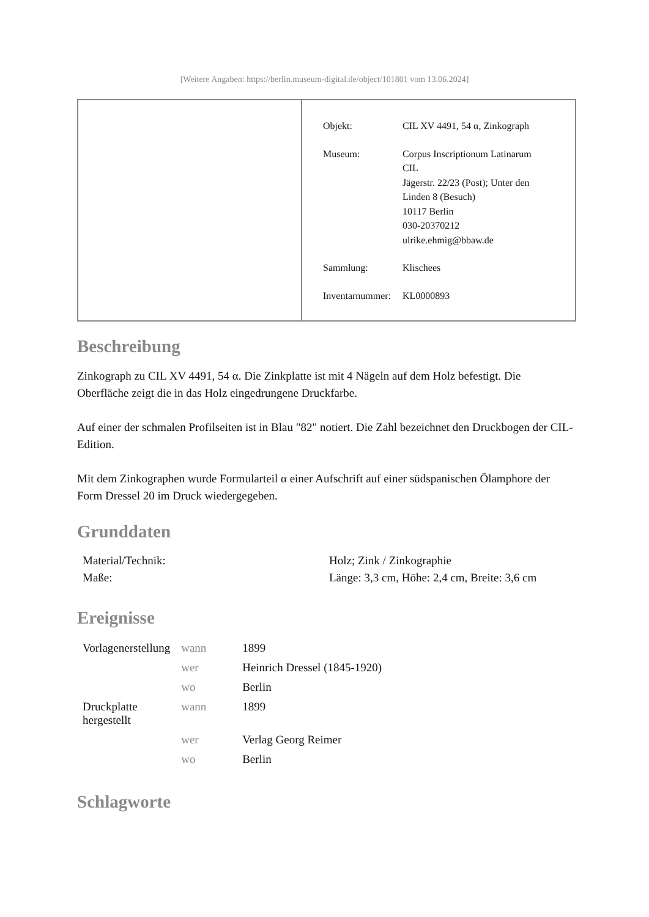[Weitere Angaben: https://berlin.museum-digital.de/object/101801 vom 13.06.2024]
| Objekt: | CIL XV 4491, 54 α, Zinkograph |
| Museum: | Corpus Inscriptionum Latinarum CIL Jägerstr. 22/23 (Post); Unter den Linden 8 (Besuch) 10117 Berlin 030-20370212 ulrike.ehmig@bbaw.de |
| Sammlung: | Klischees |
| Inventarnummer: | KL0000893 |
Beschreibung
Zinkograph zu CIL XV 4491, 54 α. Die Zinkplatte ist mit 4 Nägeln auf dem Holz befestigt. Die Oberfläche zeigt die in das Holz eingedrungene Druckfarbe.
Auf einer der schmalen Profilseiten ist in Blau "82" notiert. Die Zahl bezeichnet den Druckbogen der CIL-Edition.
Mit dem Zinkographen wurde Formularteil α einer Aufschrift auf einer südspanischen Ölamphore der Form Dressel 20 im Druck wiedergegeben.
Grunddaten
| Material/Technik: | Holz; Zink / Zinkographie |
| Maße: | Länge: 3,3 cm, Höhe: 2,4 cm, Breite: 3,6 cm |
Ereignisse
| Vorlagenerstellung | wann | 1899 |
| | wer | Heinrich Dressel (1845-1920) |
| | wo | Berlin |
| Druckplatte hergestellt | wann | 1899 |
| | wer | Verlag Georg Reimer |
| | wo | Berlin |
Schlagworte